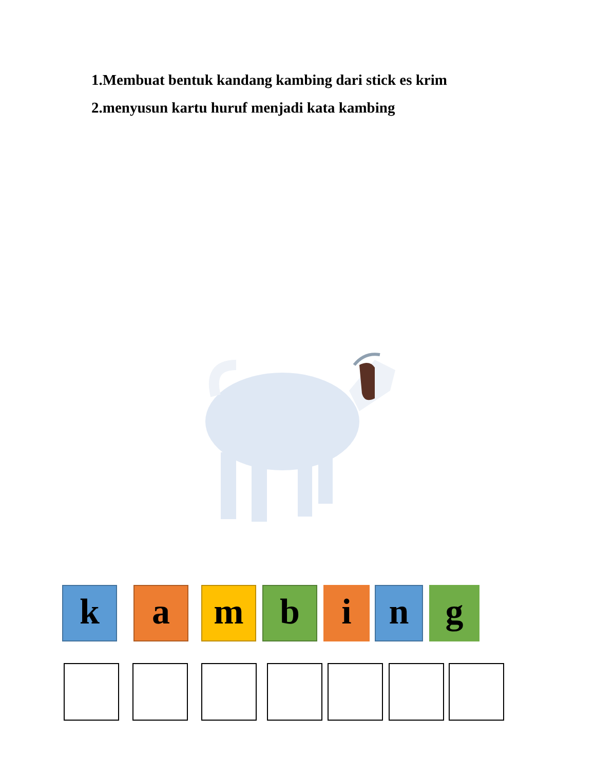1.Membuat bentuk kandang kambing dari stick es krim
2.menyusun kartu huruf menjadi kata kambing
k a m b i n g